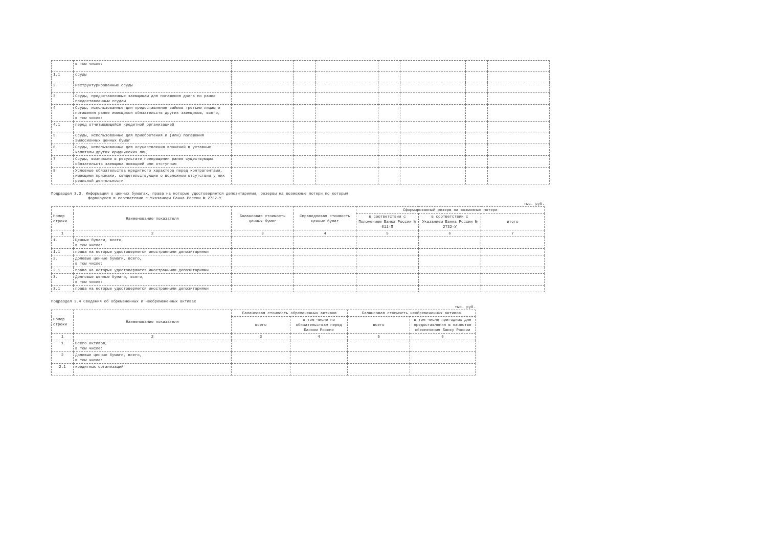| | в том числе: | | | | | | | |
| 1.1 | ссуды | | | | | | | |
| 2 | Реструктурированные ссуды | | | | | | | |
| 3 | Ссуды, предоставленные заемщикам для погашения долга по ранее предоставленным ссудам | | | | | | | |
| 4 | Ссуды, использованные для предоставления займов третьим лицам и погашения ранее имеющихся обязательств других заемщиков, всего, в том числе: | | | | | | | |
| 4.1 | перед отчитывающейся кредитной организацией | | | | | | | |
| 5 | Ссуды, использованные для приобретения и (или) погашения эмиссионных ценных бумаг | | | | | | | |
| 6 | Ссуды, использованные для осуществления вложений в уставные капиталы других юридических лиц | | | | | | | |
| 7 | Ссуды, возникшие в результате прекращения ранее существующих обязательств заемщика новацией или отступным | | | | | | | |
| 8 | Условные обязательства кредитного характера перед контрагентами, имеющими признаки, свидетельствующие о возможном отсутствии у них реальной деятельности | | | | | | | |
Подраздел 3.3. Информация о ценных бумагах, права на которые удостоверяются депозитариями, резервы на возможные потери по которым
формируюся в соответсвии с Указанием Банка России № 2732-У
тыс. руб.
| Номер строки | Наименование показателя | Балансовая стоимость ценных бумаг | Справедливая стоимость ценных бумаг | Сформированный резерв на возможные потери | | |
| --- | --- | --- | --- | --- | --- | --- |
| | | | | в соответствии с Положением Банка России № 611-П | в соответствии с Указанием Банка России № 2732-У | итого |
| 1 | 2 | 3 | 4 | 5 | 6 | 7 |
| 1. | Ценные бумаги, всего, в том числе: | | | | | |
| 1.1 | права на которые удостоверяются иностранными депозитариями | | | | | |
| 2. | Долевые ценные бумаги, всего, в том числе: | | | | | |
| 2.1 | права на которые удостоверяются иностранными депозитариями | | | | | |
| 3. | Долговые ценные бумаги, всего, в том числе: | | | | | |
| 3.1 | права на которые удостоверяются иностранными депозитариями | | | | | |
Подраздел 3.4 Сведения об обремененных и необремененных активах
тыс. руб.
| Номер строки | Наименование показателя | Балансовая стоимость обремененных активов | | Балансовая стоимость необремененных активов | |
| --- | --- | --- | --- | --- | --- |
| | | всего | в том числе по обязательствам перед Банком России | всего | в том числе пригодных для предоставления в качестве обеспечения Банку России |
| 1 | 2 | 3 | 4 | 5 | 6 |
| 1 | Всего активов, в том числе: | | | | |
| 2 | Долевые ценные бумаги, всего, в том числе: | | | | |
| 2.1 | кредитных организаций | | | | |